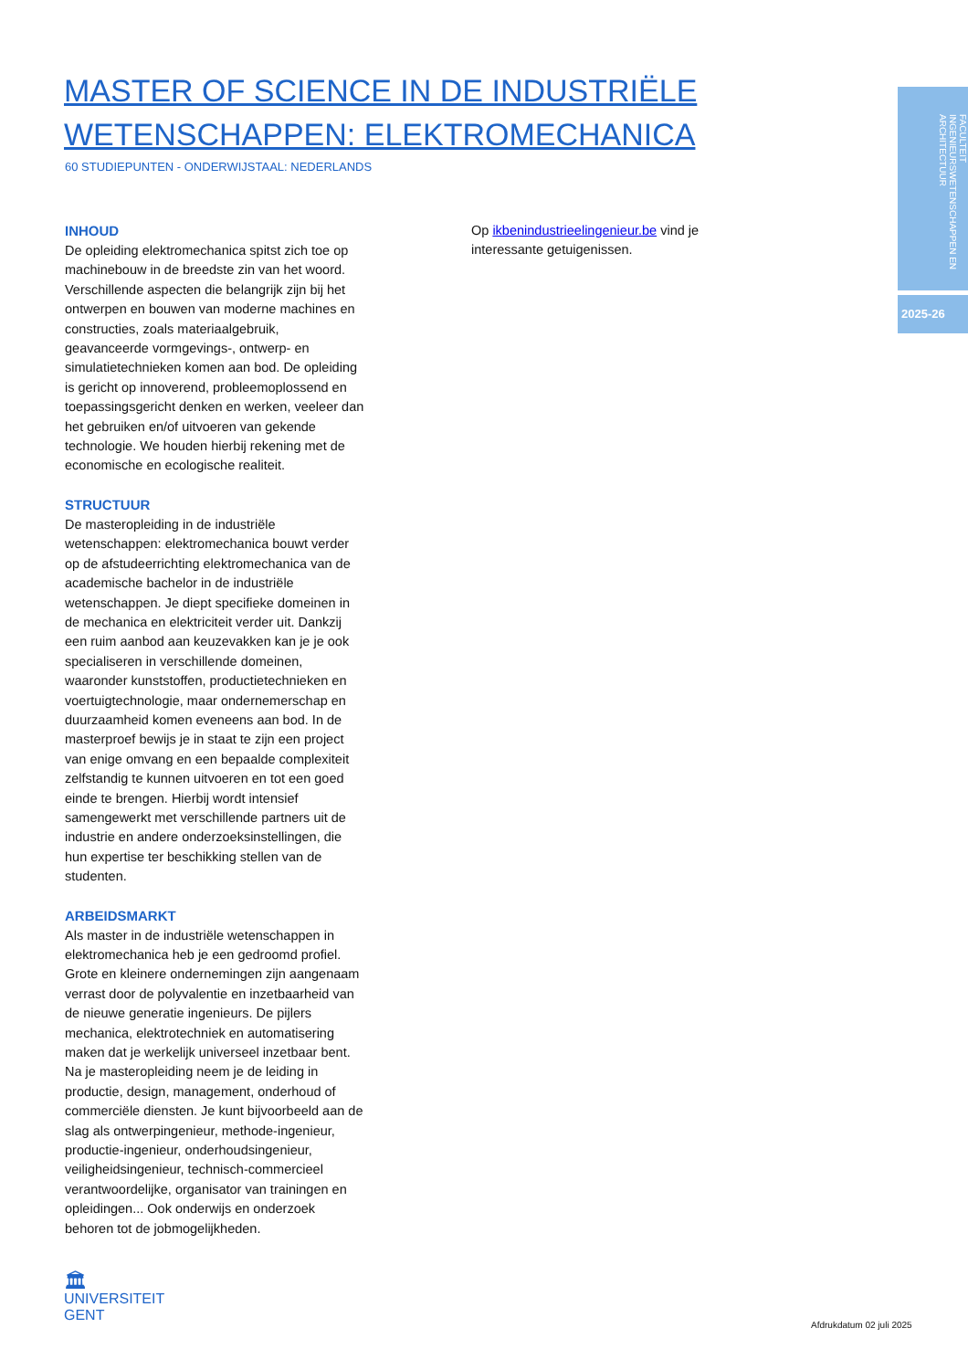MASTER OF SCIENCE IN DE INDUSTRIËLE WETENSCHAPPEN: ELEKTROMECHANICA
60 STUDIEPUNTEN - ONDERWIJSTAAL: NEDERLANDS
INHOUD
De opleiding elektromechanica spitst zich toe op machinebouw in de breedste zin van het woord. Verschillende aspecten die belangrijk zijn bij het ontwerpen en bouwen van moderne machines en constructies, zoals materiaalgebruik, geavanceerde vormgevings-, ontwerp- en simulatietechnieken komen aan bod. De opleiding is gericht op innoverend, probleemoplossend en toepassingsgericht denken en werken, veeleer dan het gebruiken en/of uitvoeren van gekende technologie. We houden hierbij rekening met de economische en ecologische realiteit.
STRUCTUUR
De masteropleiding in de industriële wetenschappen: elektromechanica bouwt verder op de afstudeerrichting elektromechanica van de academische bachelor in de industriële wetenschappen. Je diept specifieke domeinen in de mechanica en elektriciteit verder uit. Dankzij een ruim aanbod aan keuzevakken kan je je ook specialiseren in verschillende domeinen, waaronder kunststoffen, productietechnieken en voertuigtechnologie, maar ondernemerschap en duurzaamheid komen eveneens aan bod. In de masterproef bewijs je in staat te zijn een project van enige omvang en een bepaalde complexiteit zelfstandig te kunnen uitvoeren en tot een goed einde te brengen. Hierbij wordt intensief samengewerkt met verschillende partners uit de industrie en andere onderzoeksinstellingen, die hun expertise ter beschikking stellen van de studenten.
ARBEIDSMARKT
Als master in de industriële wetenschappen in elektromechanica heb je een gedroomd profiel. Grote en kleinere ondernemingen zijn aangenaam verrast door de polyvalentie en inzetbaarheid van de nieuwe generatie ingenieurs. De pijlers mechanica, elektrotechniek en automatisering maken dat je werkelijk universeel inzetbaar bent. Na je masteropleiding neem je de leiding in productie, design, management, onderhoud of commerciële diensten. Je kunt bijvoorbeeld aan de slag als ontwerpingenieur, methode-ingenieur, productie-ingenieur, onderhoudsingenieur, veiligheidsingenieur, technisch-commercieel verantwoordelijke, organisator van trainingen en opleidingen... Ook onderwijs en onderzoek behoren tot de jobmogelijkheden.
Op ikbenindustrieelingenieur.be vind je interessante getuigenissen.
FACULTEIT INGENIEURSWETENSCHAPPEN EN ARCHITECTUUR
2025-26
🏛
UNIVERSITEIT
GENT
Afdrukdatum 02 juli 2025